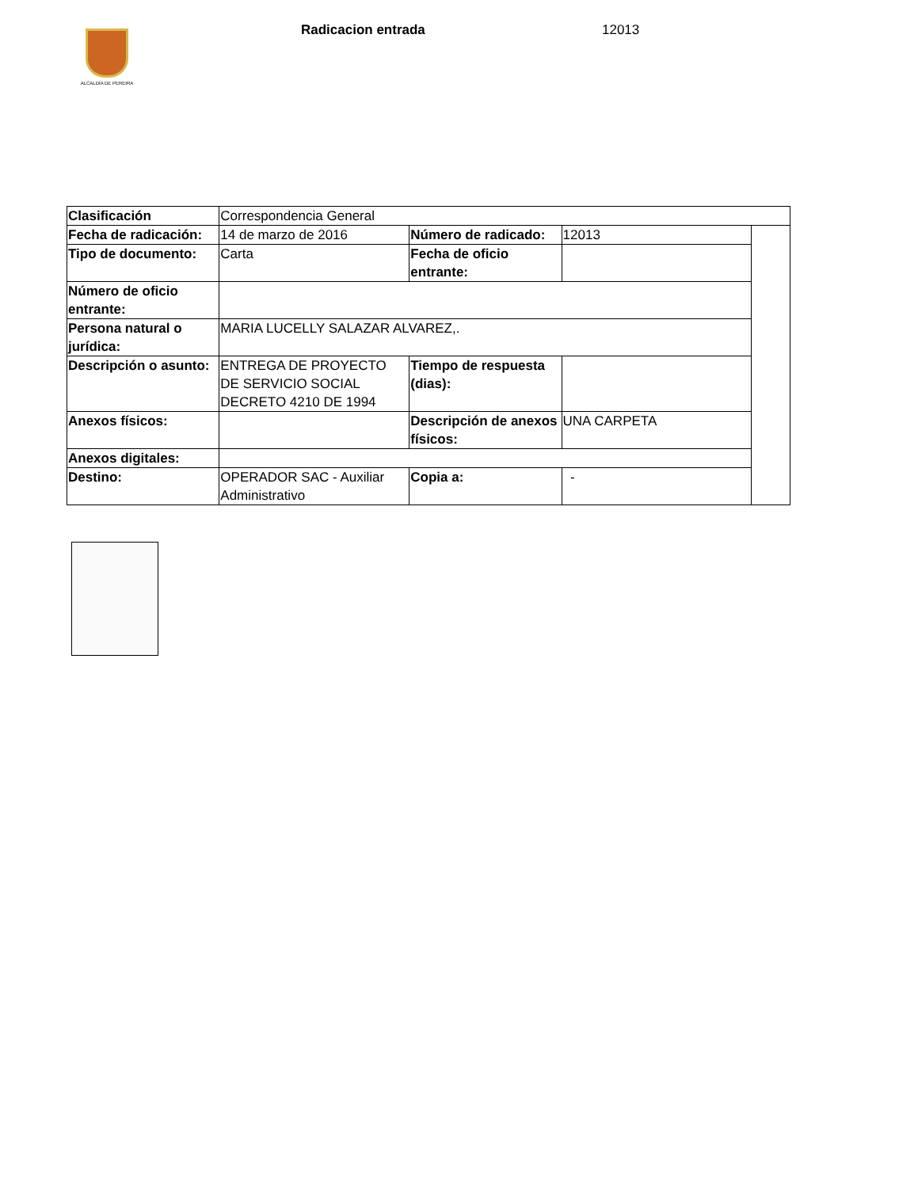ALCALDÍA DE PEREIRA
Radicacion entrada 12013
| Clasificación | Correspondencia General | | | |
| Fecha de radicación: | 14 de marzo de 2016 | Número de radicado: | 12013 | |
| Tipo de documento: | Carta | Fecha de oficio entrante: | | |
| Número de oficio entrante: | | | | |
| Persona natural o jurídica: | MARIA LUCELLY SALAZAR ALVAREZ,. | | | |
| Descripción o asunto: | ENTREGA DE PROYECTO DE SERVICIO SOCIAL DECRETO 4210 DE 1994 | Tiempo de respuesta (dias): | | |
| Anexos físicos: | | Descripción de anexos físicos: | UNA CARPETA | |
| Anexos digitales: | | | | |
| Destino: | OPERADOR SAC - Auxiliar Administrativo | Copia a: | - | |